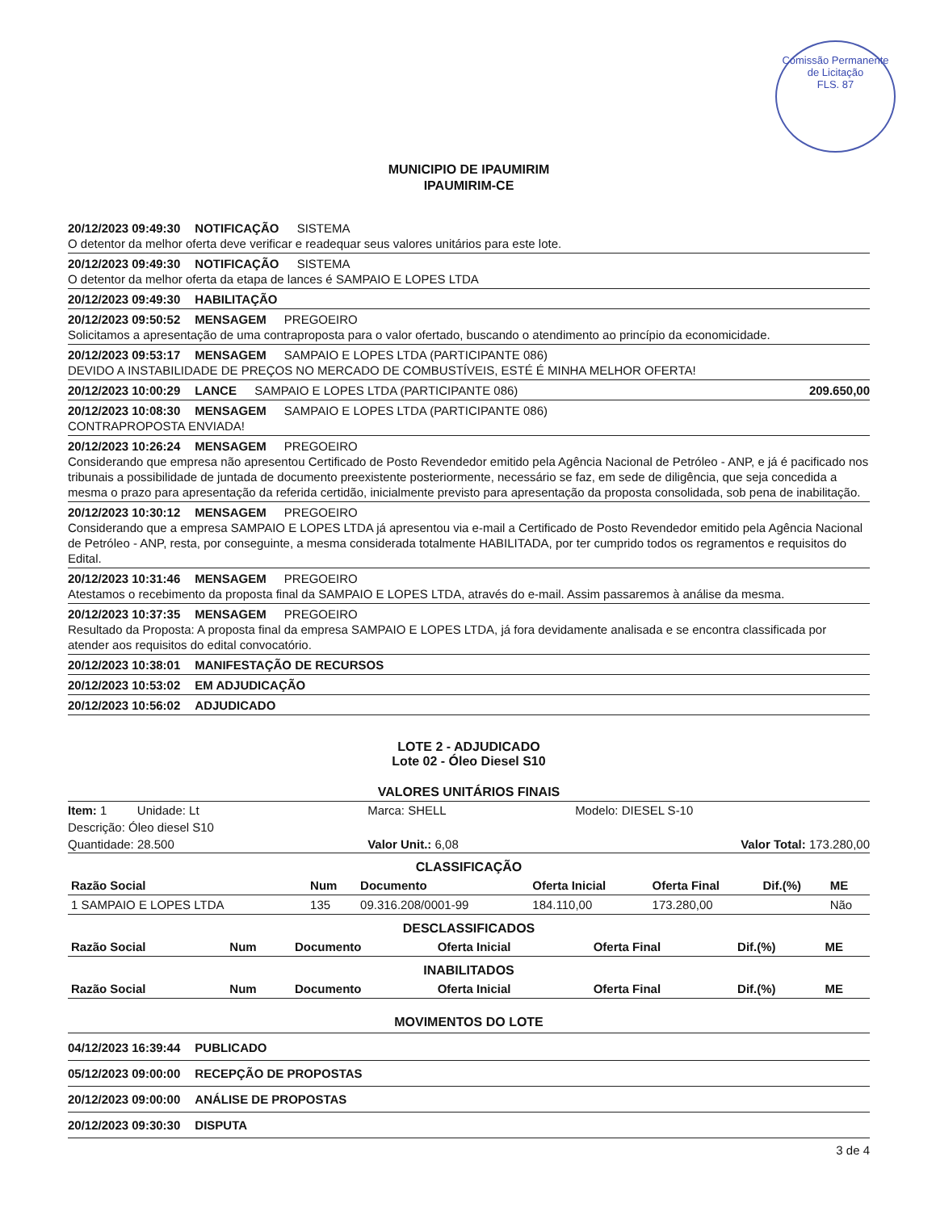Comissão Permanente de Licitação
FLS. 87
MUNICIPIO DE IPAUMIRIM
IPAUMIRIM-CE
20/12/2023 09:49:30 NOTIFICAÇÃO SISTEMA
O detentor da melhor oferta deve verificar e readequar seus valores unitários para este lote.
20/12/2023 09:49:30 NOTIFICAÇÃO SISTEMA
O detentor da melhor oferta da etapa de lances é SAMPAIO E LOPES LTDA
20/12/2023 09:49:30 HABILITAÇÃO
20/12/2023 09:50:52 MENSAGEM PREGOEIRO
Solicitamos a apresentação de uma contraproposta para o valor ofertado, buscando o atendimento ao princípio da economicidade.
20/12/2023 09:53:17 MENSAGEM SAMPAIO E LOPES LTDA (PARTICIPANTE 086)
DEVIDO A INSTABILIDADE DE PREÇOS NO MERCADO DE COMBUSTÍVEIS, ESTÉ É MINHA MELHOR OFERTA!
209.650,00 20/12/2023 10:00:29 LANCE SAMPAIO E LOPES LTDA (PARTICIPANTE 086)
20/12/2023 10:08:30 MENSAGEM SAMPAIO E LOPES LTDA (PARTICIPANTE 086)
CONTRAPROPOSTA ENVIADA!
20/12/2023 10:26:24 MENSAGEM PREGOEIRO
Considerando que empresa não apresentou Certificado de Posto Revendedor emitido pela Agência Nacional de Petróleo - ANP, e já é pacificado nos tribunais a possibilidade de juntada de documento preexistente posteriormente, necessário se faz, em sede de diligência, que seja concedida a mesma o prazo para apresentação da referida certidão, inicialmente previsto para apresentação da proposta consolidada, sob pena de inabilitação.
20/12/2023 10:30:12 MENSAGEM PREGOEIRO
Considerando que a empresa SAMPAIO E LOPES LTDA já apresentou via e-mail a Certificado de Posto Revendedor emitido pela Agência Nacional de Petróleo - ANP, resta, por conseguinte, a mesma considerada totalmente HABILITADA, por ter cumprido todos os regramentos e requisitos do Edital.
20/12/2023 10:31:46 MENSAGEM PREGOEIRO
Atestamos o recebimento da proposta final da SAMPAIO E LOPES LTDA, através do e-mail. Assim passaremos à análise da mesma.
20/12/2023 10:37:35 MENSAGEM PREGOEIRO
Resultado da Proposta: A proposta final da empresa SAMPAIO E LOPES LTDA, já fora devidamente analisada e se encontra classificada por atender aos requisitos do edital convocatório.
20/12/2023 10:38:01 MANIFESTAÇÃO DE RECURSOS
20/12/2023 10:53:02 EM ADJUDICAÇÃO
20/12/2023 10:56:02 ADJUDICADO
LOTE 2 - ADJUDICADO
Lote 02 - Óleo Diesel S10
VALORES UNITÁRIOS FINAIS
| Item: 1 Unidade: Lt | Marca: SHELL | Modelo: DIESEL S-10 |
| Descrição: Óleo diesel S10 | | |
| Quantidade: 28.500 | Valor Unit.: 6,08 | Valor Total: 173.280,00 |
CLASSIFICAÇÃO
| Razão Social | Num | Documento | Oferta Inicial | Oferta Final | Dif.(%) | ME |
| --- | --- | --- | --- | --- | --- | --- |
| 1 SAMPAIO E LOPES LTDA | 135 | 09.316.208/0001-99 | 184.110,00 | 173.280,00 | | Não |
DESCLASSIFICADOS
| Razão Social | Num | Documento | Oferta Inicial | Oferta Final | Dif.(%) | ME |
| --- | --- | --- | --- | --- | --- | --- |
INABILITADOS
| Razão Social | Num | Documento | Oferta Inicial | Oferta Final | Dif.(%) | ME |
| --- | --- | --- | --- | --- | --- | --- |
MOVIMENTOS DO LOTE
04/12/2023 16:39:44 PUBLICADO
05/12/2023 09:00:00 RECEPÇÃO DE PROPOSTAS
20/12/2023 09:00:00 ANÁLISE DE PROPOSTAS
20/12/2023 09:30:30 DISPUTA
3 de 4